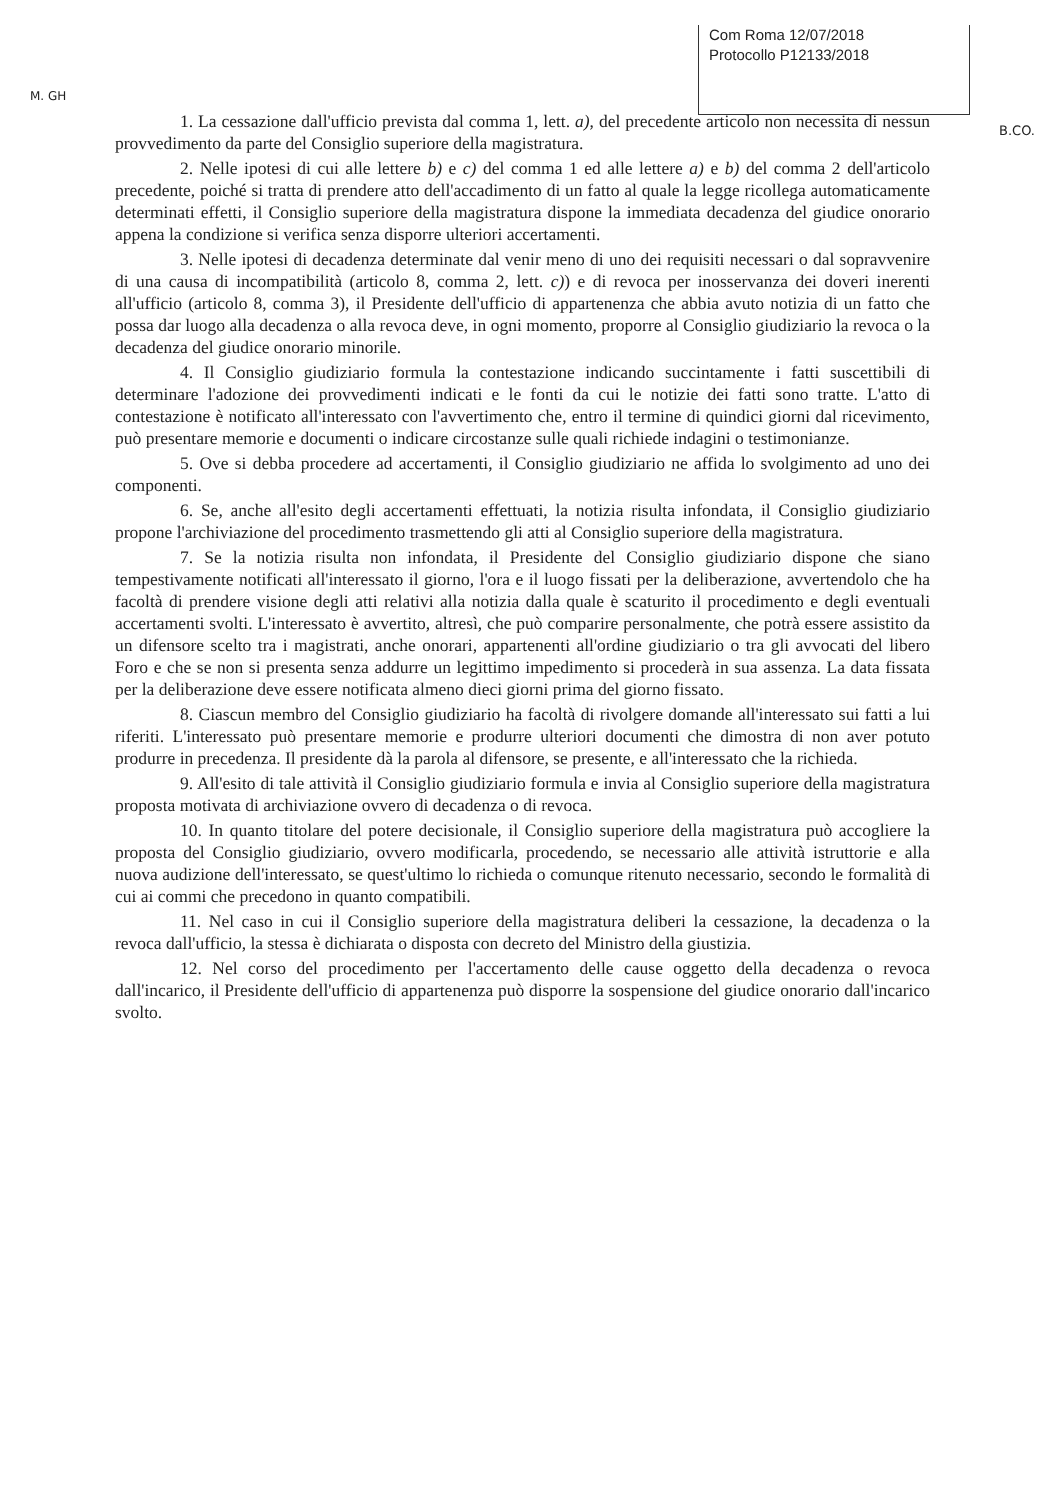M. GH
Com Roma 12/07/2018
Protocollo P12133/2018
B.CO.
1. La cessazione dall'ufficio prevista dal comma 1, lett. a), del precedente articolo non necessita di nessun provvedimento da parte del Consiglio superiore della magistratura.
2. Nelle ipotesi di cui alle lettere b) e c) del comma 1 ed alle lettere a) e b) del comma 2 dell'articolo precedente, poiché si tratta di prendere atto dell'accadimento di un fatto al quale la legge ricollega automaticamente determinati effetti, il Consiglio superiore della magistratura dispone la immediata decadenza del giudice onorario appena la condizione si verifica senza disporre ulteriori accertamenti.
3. Nelle ipotesi di decadenza determinate dal venir meno di uno dei requisiti necessari o dal sopravvenire di una causa di incompatibilità (articolo 8, comma 2, lett. c)) e di revoca per inosservanza dei doveri inerenti all'ufficio (articolo 8, comma 3), il Presidente dell'ufficio di appartenenza che abbia avuto notizia di un fatto che possa dar luogo alla decadenza o alla revoca deve, in ogni momento, proporre al Consiglio giudiziario la revoca o la decadenza del giudice onorario minorile.
4. Il Consiglio giudiziario formula la contestazione indicando succintamente i fatti suscettibili di determinare l'adozione dei provvedimenti indicati e le fonti da cui le notizie dei fatti sono tratte. L'atto di contestazione è notificato all'interessato con l'avvertimento che, entro il termine di quindici giorni dal ricevimento, può presentare memorie e documenti o indicare circostanze sulle quali richiede indagini o testimonianze.
5. Ove si debba procedere ad accertamenti, il Consiglio giudiziario ne affida lo svolgimento ad uno dei componenti.
6. Se, anche all'esito degli accertamenti effettuati, la notizia risulta infondata, il Consiglio giudiziario propone l'archiviazione del procedimento trasmettendo gli atti al Consiglio superiore della magistratura.
7. Se la notizia risulta non infondata, il Presidente del Consiglio giudiziario dispone che siano tempestivamente notificati all'interessato il giorno, l'ora e il luogo fissati per la deliberazione, avvertendolo che ha facoltà di prendere visione degli atti relativi alla notizia dalla quale è scaturito il procedimento e degli eventuali accertamenti svolti. L'interessato è avvertito, altresì, che può comparire personalmente, che potrà essere assistito da un difensore scelto tra i magistrati, anche onorari, appartenenti all'ordine giudiziario o tra gli avvocati del libero Foro e che se non si presenta senza addurre un legittimo impedimento si procederà in sua assenza. La data fissata per la deliberazione deve essere notificata almeno dieci giorni prima del giorno fissato.
8. Ciascun membro del Consiglio giudiziario ha facoltà di rivolgere domande all'interessato sui fatti a lui riferiti. L'interessato può presentare memorie e produrre ulteriori documenti che dimostra di non aver potuto produrre in precedenza. Il presidente dà la parola al difensore, se presente, e all'interessato che la richieda.
9. All'esito di tale attività il Consiglio giudiziario formula e invia al Consiglio superiore della magistratura proposta motivata di archiviazione ovvero di decadenza o di revoca.
10. In quanto titolare del potere decisionale, il Consiglio superiore della magistratura può accogliere la proposta del Consiglio giudiziario, ovvero modificarla, procedendo, se necessario alle attività istruttorie e alla nuova audizione dell'interessato, se quest'ultimo lo richieda o comunque ritenuto necessario, secondo le formalità di cui ai commi che precedono in quanto compatibili.
11. Nel caso in cui il Consiglio superiore della magistratura deliberi la cessazione, la decadenza o la revoca dall'ufficio, la stessa è dichiarata o disposta con decreto del Ministro della giustizia.
12. Nel corso del procedimento per l'accertamento delle cause oggetto della decadenza o revoca dall'incarico, il Presidente dell'ufficio di appartenenza può disporre la sospensione del giudice onorario dall'incarico svolto.